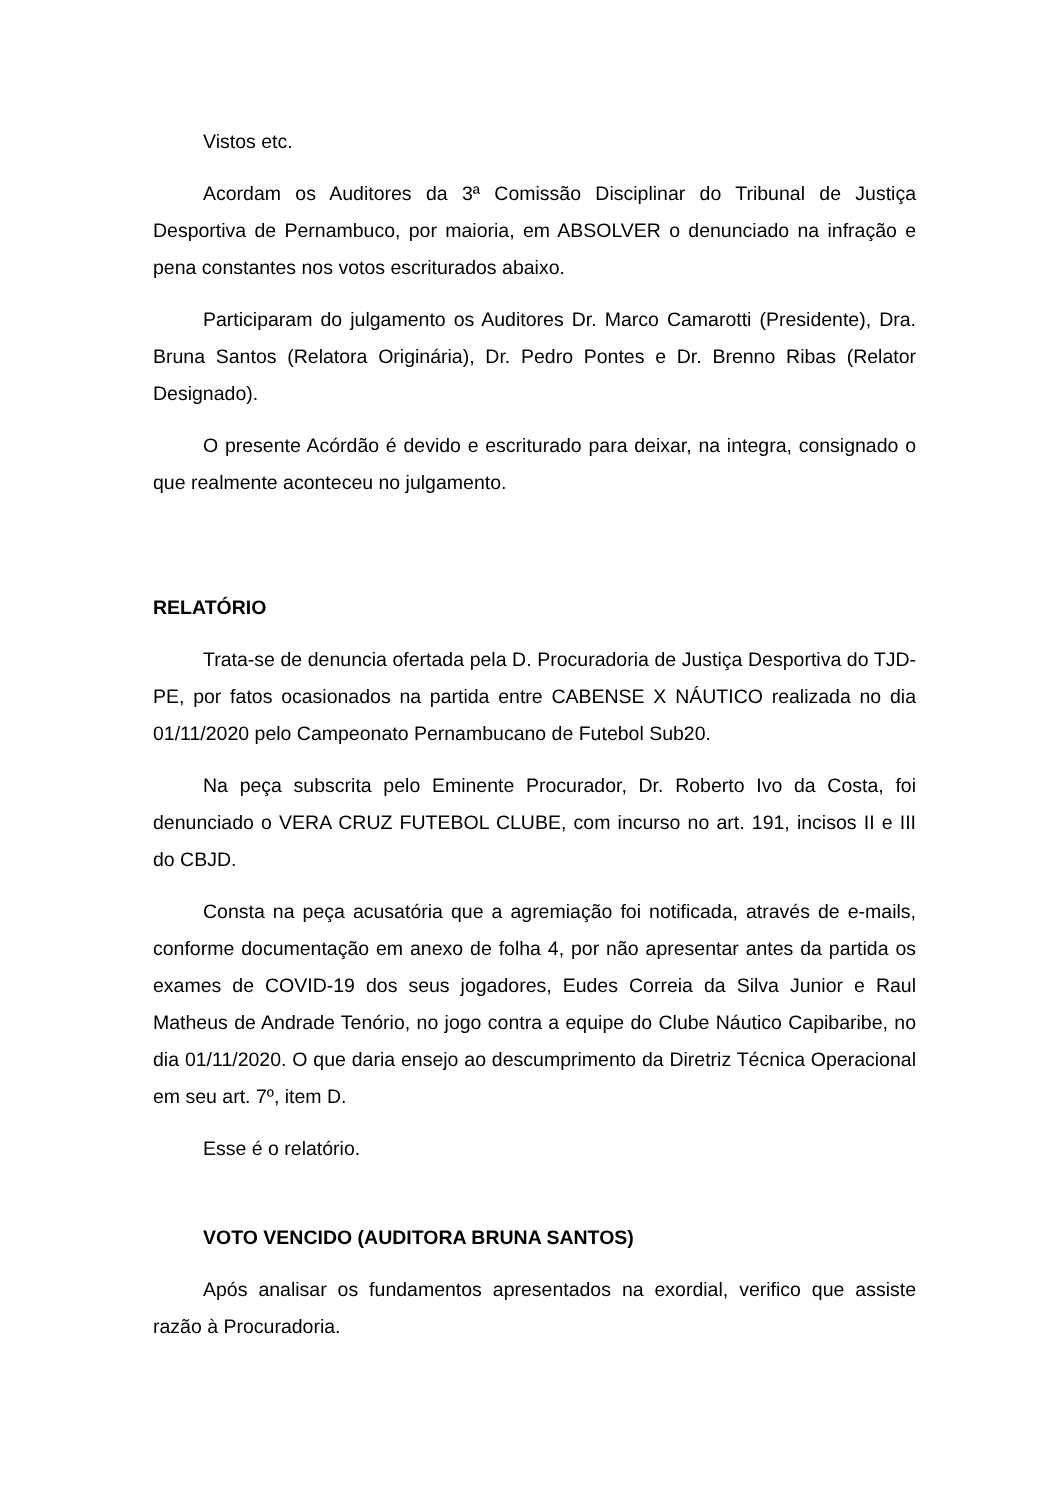Vistos etc.
Acordam os Auditores da 3ª Comissão Disciplinar do Tribunal de Justiça Desportiva de Pernambuco, por maioria, em ABSOLVER o denunciado na infração e pena constantes nos votos escriturados abaixo.
Participaram do julgamento os Auditores Dr. Marco Camarotti (Presidente), Dra. Bruna Santos (Relatora Originária), Dr. Pedro Pontes e Dr. Brenno Ribas (Relator Designado).
O presente Acórdão é devido e escriturado para deixar, na integra, consignado o que realmente aconteceu no julgamento.
RELATÓRIO
Trata-se de denuncia ofertada pela D. Procuradoria de Justiça Desportiva do TJD-PE, por fatos ocasionados na partida entre CABENSE X NÁUTICO realizada no dia 01/11/2020 pelo Campeonato Pernambucano de Futebol Sub20.
Na peça subscrita pelo Eminente Procurador, Dr. Roberto Ivo da Costa, foi denunciado o VERA CRUZ FUTEBOL CLUBE, com incurso no art. 191, incisos II e III do CBJD.
Consta na peça acusatória que a agremiação foi notificada, através de e-mails, conforme documentação em anexo de folha 4, por não apresentar antes da partida os exames de COVID-19 dos seus jogadores, Eudes Correia da Silva Junior e Raul Matheus de Andrade Tenório, no jogo contra a equipe do Clube Náutico Capibaribe, no dia 01/11/2020. O que daria ensejo ao descumprimento da Diretriz Técnica Operacional em seu art. 7º, item D.
Esse é o relatório.
VOTO VENCIDO (AUDITORA BRUNA SANTOS)
Após analisar os fundamentos apresentados na exordial, verifico que assiste razão à Procuradoria.